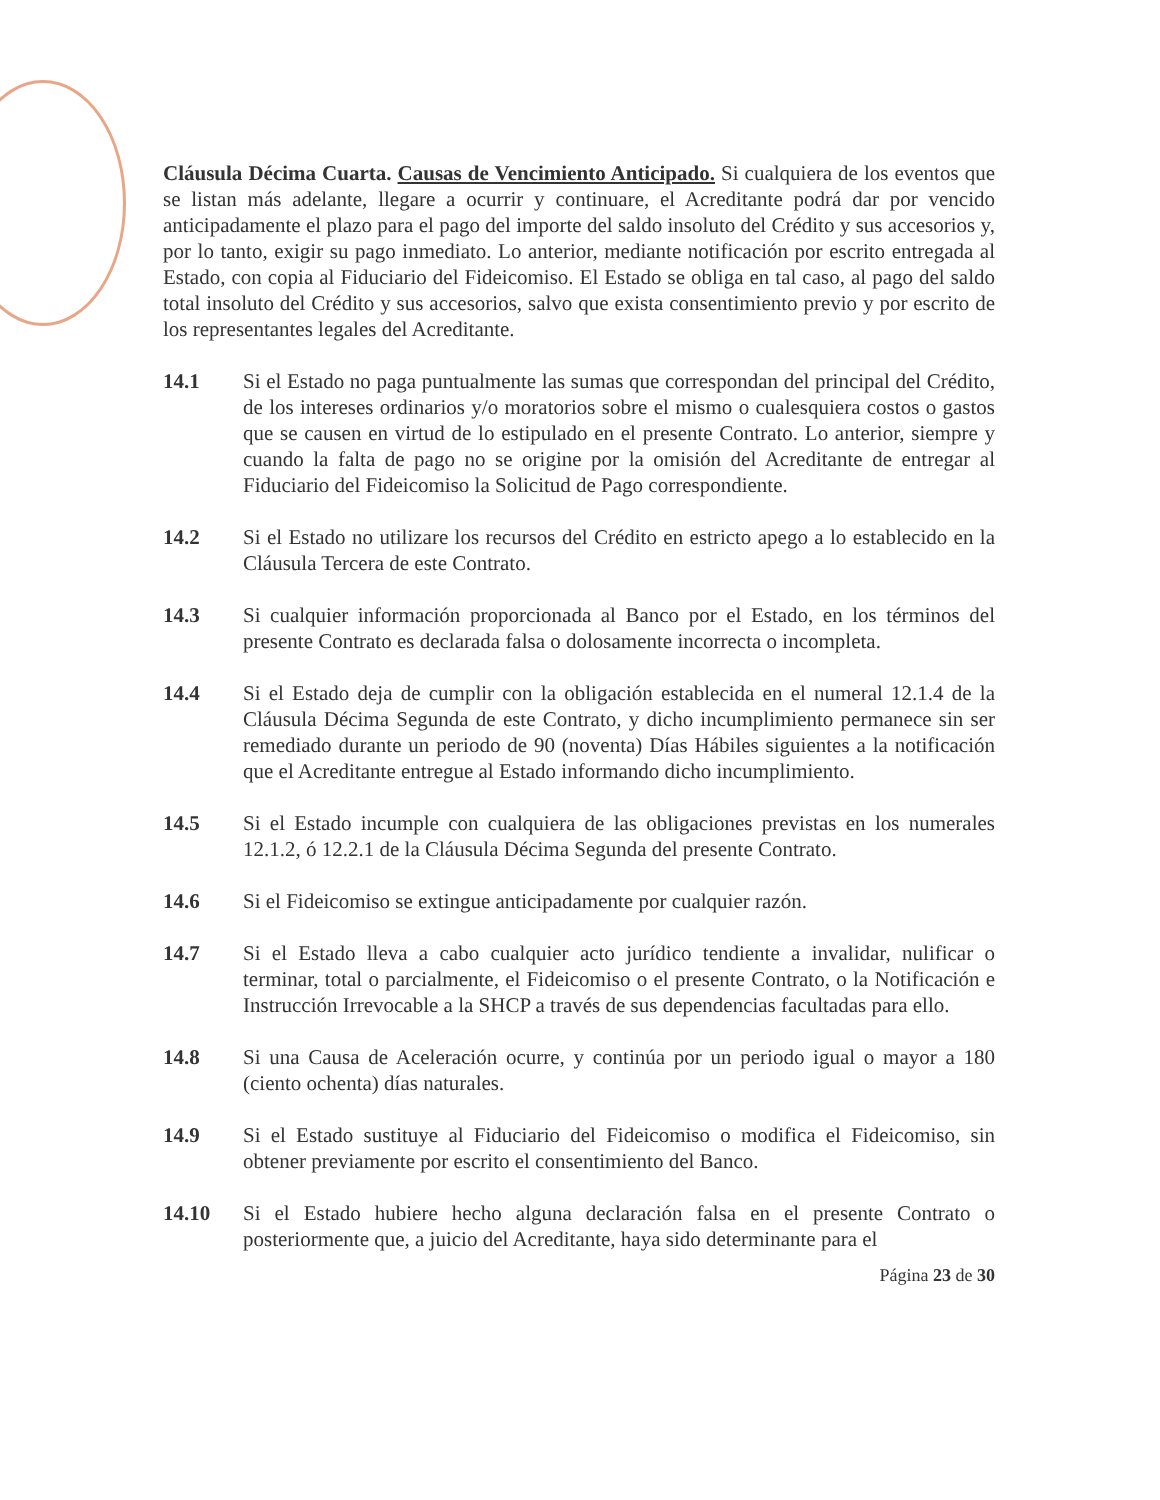Cláusula Décima Cuarta. Causas de Vencimiento Anticipado. Si cualquiera de los eventos que se listan más adelante, llegare a ocurrir y continuare, el Acreditante podrá dar por vencido anticipadamente el plazo para el pago del importe del saldo insoluto del Crédito y sus accesorios y, por lo tanto, exigir su pago inmediato. Lo anterior, mediante notificación por escrito entregada al Estado, con copia al Fiduciario del Fideicomiso. El Estado se obliga en tal caso, al pago del saldo total insoluto del Crédito y sus accesorios, salvo que exista consentimiento previo y por escrito de los representantes legales del Acreditante.
14.1 Si el Estado no paga puntualmente las sumas que correspondan del principal del Crédito, de los intereses ordinarios y/o moratorios sobre el mismo o cualesquiera costos o gastos que se causen en virtud de lo estipulado en el presente Contrato. Lo anterior, siempre y cuando la falta de pago no se origine por la omisión del Acreditante de entregar al Fiduciario del Fideicomiso la Solicitud de Pago correspondiente.
14.2 Si el Estado no utilizare los recursos del Crédito en estricto apego a lo establecido en la Cláusula Tercera de este Contrato.
14.3 Si cualquier información proporcionada al Banco por el Estado, en los términos del presente Contrato es declarada falsa o dolosamente incorrecta o incompleta.
14.4 Si el Estado deja de cumplir con la obligación establecida en el numeral 12.1.4 de la Cláusula Décima Segunda de este Contrato, y dicho incumplimiento permanece sin ser remediado durante un periodo de 90 (noventa) Días Hábiles siguientes a la notificación que el Acreditante entregue al Estado informando dicho incumplimiento.
14.5 Si el Estado incumple con cualquiera de las obligaciones previstas en los numerales 12.1.2, ó 12.2.1 de la Cláusula Décima Segunda del presente Contrato.
14.6 Si el Fideicomiso se extingue anticipadamente por cualquier razón.
14.7 Si el Estado lleva a cabo cualquier acto jurídico tendiente a invalidar, nulificar o terminar, total o parcialmente, el Fideicomiso o el presente Contrato, o la Notificación e Instrucción Irrevocable a la SHCP a través de sus dependencias facultadas para ello.
14.8 Si una Causa de Aceleración ocurre, y continúa por un periodo igual o mayor a 180 (ciento ochenta) días naturales.
14.9 Si el Estado sustituye al Fiduciario del Fideicomiso o modifica el Fideicomiso, sin obtener previamente por escrito el consentimiento del Banco.
14.10 Si el Estado hubiere hecho alguna declaración falsa en el presente Contrato o posteriormente que, a juicio del Acreditante, haya sido determinante para el
Página 23 de 30